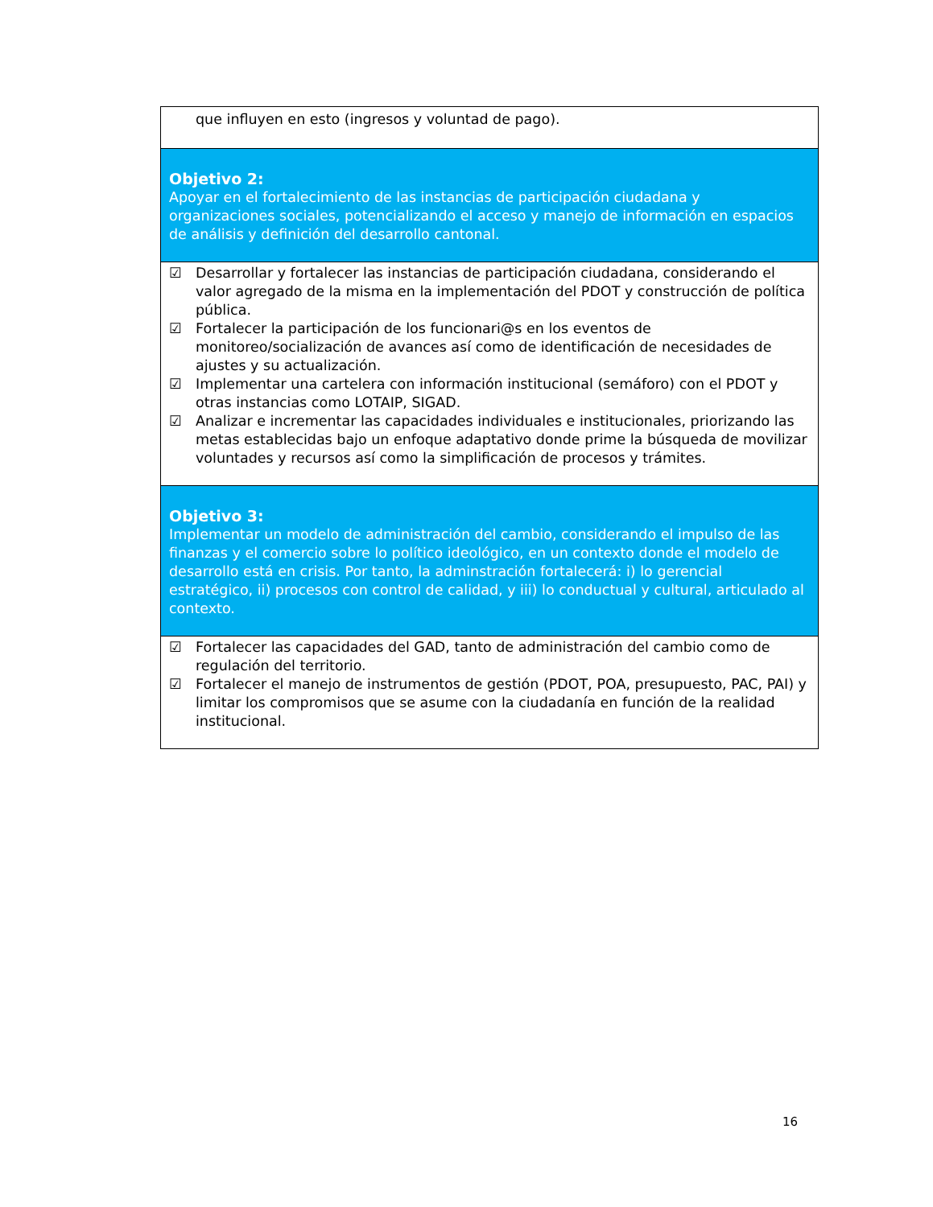| que influyen en esto (ingresos y voluntad de pago). |
| Objetivo 2: Apoyar en el fortalecimiento de las instancias de participación ciudadana y organizaciones sociales, potencializando el acceso y manejo de información en espacios de análisis y definición del desarrollo cantonal. |
| ☑ Desarrollar y fortalecer las instancias de participación ciudadana, considerando el valor agregado de la misma en la implementación del PDOT y construcción de política pública. ☑ Fortalecer la participación de los funcionari@s en los eventos de monitoreo/socialización de avances así como de identificación de necesidades de ajustes y su actualización. ☑ Implementar una cartelera con información institucional (semáforo) con el PDOT y otras instancias como LOTAIP, SIGAD. ☑ Analizar e incrementar las capacidades individuales e institucionales, priorizando las metas establecidas bajo un enfoque adaptativo donde prime la búsqueda de movilizar voluntades y recursos así como la simplificación de procesos y trámites. |
| Objetivo 3: Implementar un modelo de administración del cambio, considerando el impulso de las finanzas y el comercio sobre lo político ideológico, en un contexto donde el modelo de desarrollo está en crisis. Por tanto, la adminstración fortalecerá: i) lo gerencial estratégico, ii) procesos con control de calidad, y iii) lo conductual y cultural, articulado al contexto. |
| ☑ Fortalecer las capacidades del GAD, tanto de administración del cambio como de regulación del territorio. ☑ Fortalecer el manejo de instrumentos de gestión (PDOT, POA, presupuesto, PAC, PAI) y limitar los compromisos que se asume con la ciudadanía en función de la realidad institucional. |
16